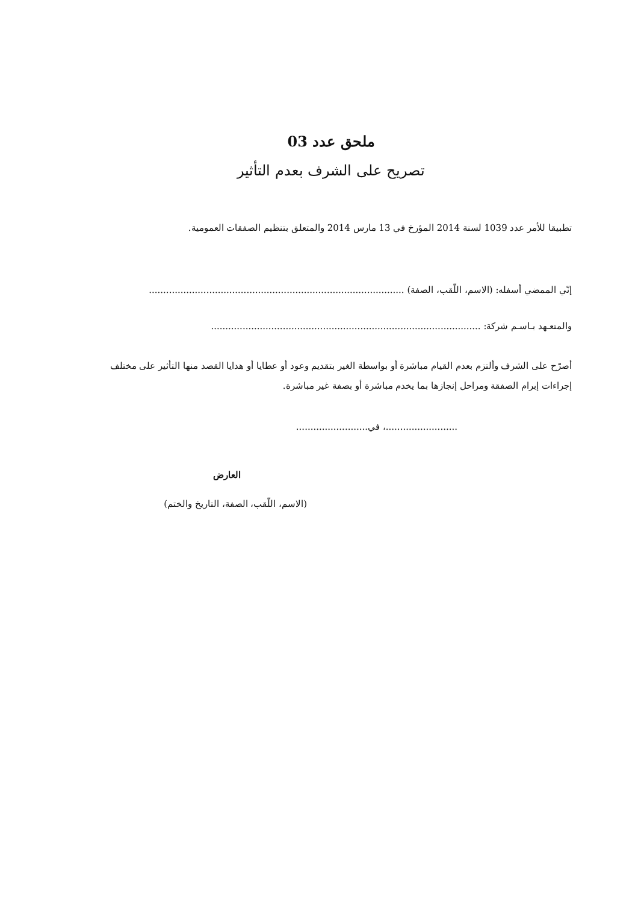ملحق عدد 03
تصريح على الشرف بعدم التأثير
تطبيقا للأمر عدد 1039 لسنة 2014 المؤرخ في 13 مارس 2014 والمتعلق بتنظيم الصفقات العمومية.
إنّي الممضي أسفله: (الاسم، اللّقب، الصفة) .........................................................................................
والمتعـهد بـاسـم شركة: ..............................................................................................
أصرّح على الشرف وألتزم بعدم القيام مباشرة أو بواسطة الغير بتقديم وعود أو عطايا أو هدايا القصد منها التأثير على مختلف إجراءات إبرام الصفقة ومراحل إنجازها بما يخدم مباشرة أو بصفة غير مباشرة.
.........................، في.........................
العارض
(الاسم، اللّقب، الصفة، التاريخ والختم)